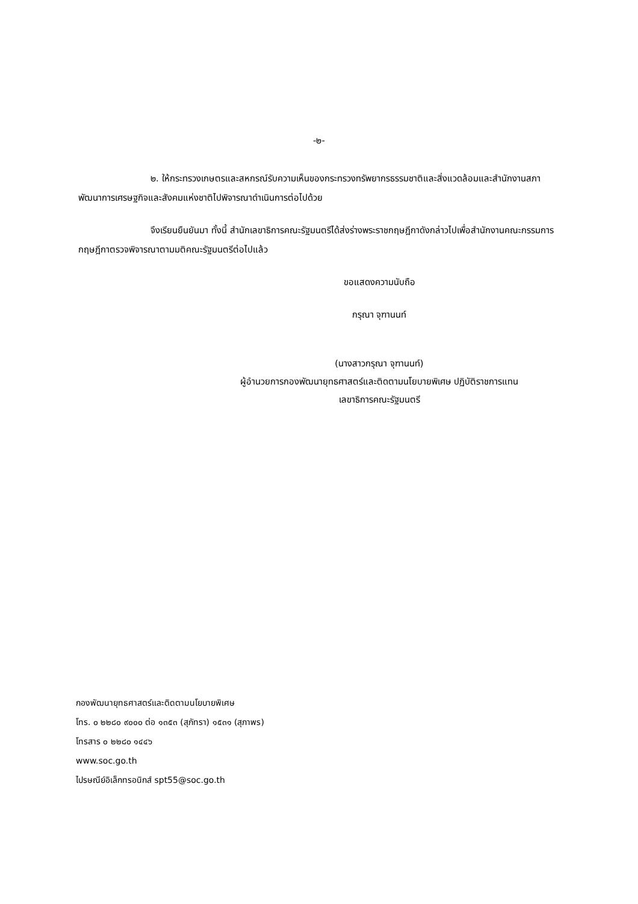-๒-
๒. ให้กระทรวงเกษตรและสหกรณ์รับความเห็นของกระทรวงทรัพยากรธรรมชาติและสิ่งแวดล้อมและสำนักงานสภาพัฒนาการเศรษฐกิจและสังคมแห่งชาติไปพิจารณาดำเนินการต่อไปด้วย
จึงเรียนยืนยันมา ทั้งนี้ สำนักเลขาธิการคณะรัฐมนตรีได้ส่งร่างพระราชกฤษฎีกาดังกล่าวไปเพื่อสำนักงานคณะกรรมการกฤษฎีกาตรวจพิจารณาตามมติคณะรัฐมนตรีต่อไปแล้ว
ขอแสดงความนับถือ
กรุณา จุฑานนท์
(นางสาวกรุณา จุฑานนท์)
ผู้อำนวยการกองพัฒนายุทธศาสตร์และติดตามนโยบายพิเศษ ปฏิบัติราชการแทน
เลขาธิการคณะรัฐมนตรี
กองพัฒนายุทธศาสตร์และติดตามนโยบายพิเศษ
โทร. ๐ ๒๒๘๐ ๙๐๐๐ ต่อ ๑๓๕๓ (สุภัทรา) ๑๕๓๑ (สุภาพร)
โทรสาร ๐ ๒๒๘๐ ๑๔๔๖
www.soc.go.th
ไปรษณีย์อิเล็กทรอนิกส์ spt55@soc.go.th